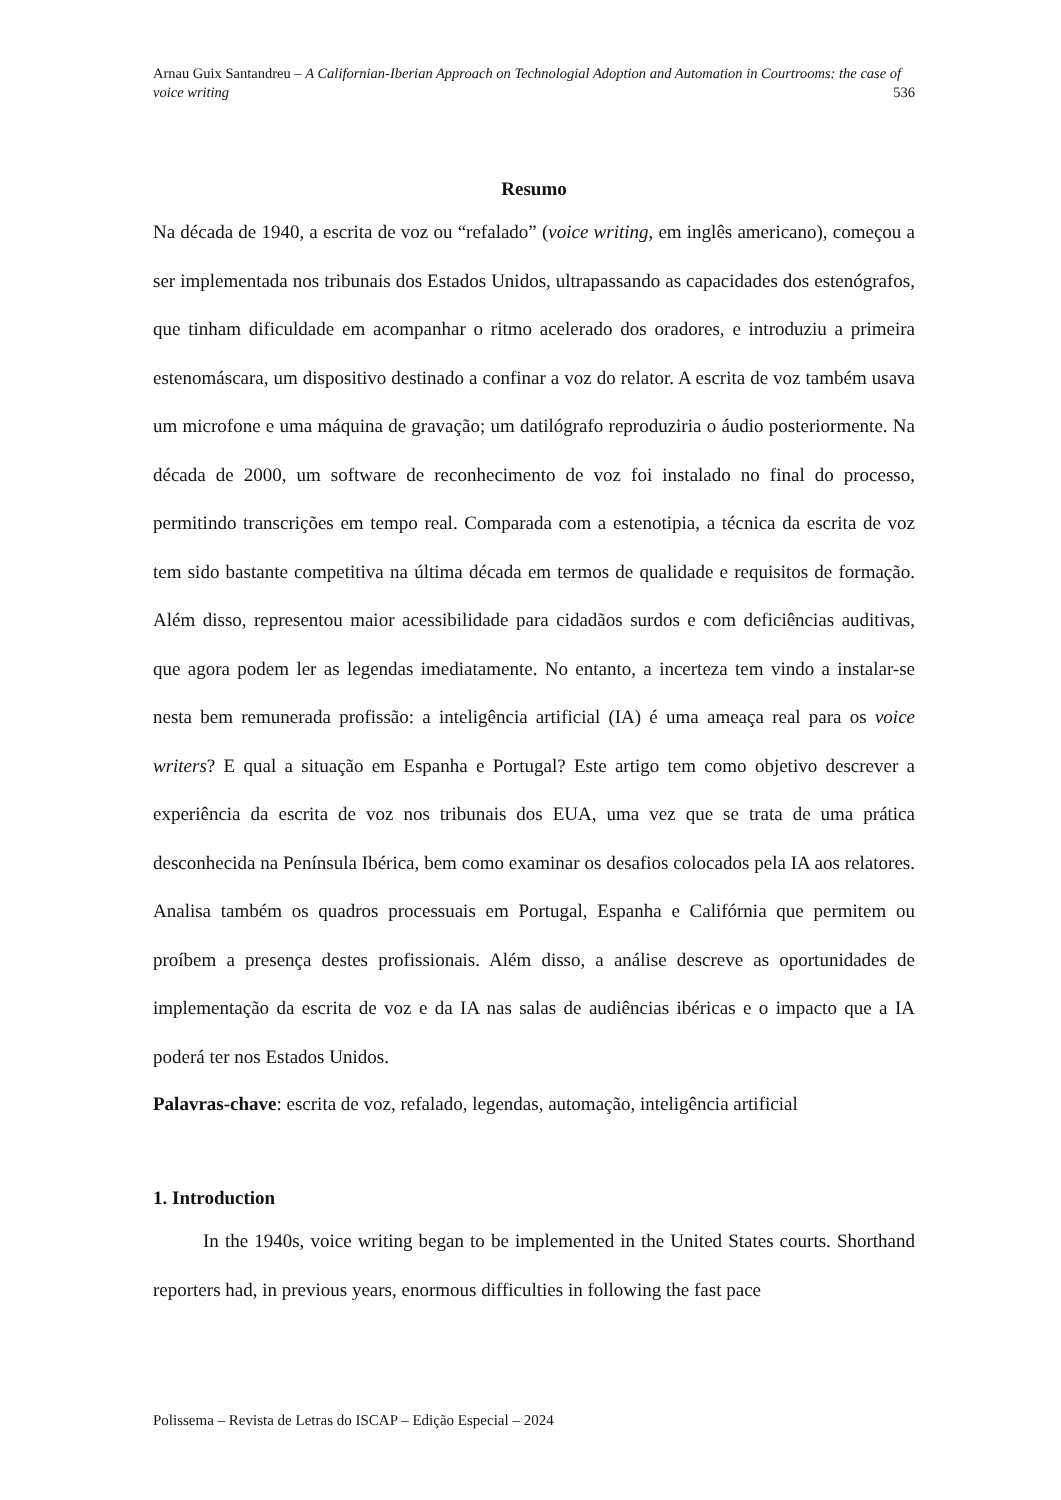Arnau Guix Santandreu – A Californian-Iberian Approach on Technologial Adoption and Automation in Courtrooms: the case of voice writing 536
Resumo
Na década de 1940, a escrita de voz ou “refalado” (voice writing, em inglês americano), começou a ser implementada nos tribunais dos Estados Unidos, ultrapassando as capacidades dos estenógrafos, que tinham dificuldade em acompanhar o ritmo acelerado dos oradores, e introduziu a primeira estenomáscara, um dispositivo destinado a confinar a voz do relator. A escrita de voz também usava um microfone e uma máquina de gravação; um datilógrafo reproduziria o áudio posteriormente. Na década de 2000, um software de reconhecimento de voz foi instalado no final do processo, permitindo transcrições em tempo real. Comparada com a estenotipia, a técnica da escrita de voz tem sido bastante competitiva na última década em termos de qualidade e requisitos de formação. Além disso, representou maior acessibilidade para cidadãos surdos e com deficiências auditivas, que agora podem ler as legendas imediatamente. No entanto, a incerteza tem vindo a instalar-se nesta bem remunerada profissão: a inteligência artificial (IA) é uma ameaça real para os voice writers? E qual a situação em Espanha e Portugal? Este artigo tem como objetivo descrever a experiência da escrita de voz nos tribunais dos EUA, uma vez que se trata de uma prática desconhecida na Península Ibérica, bem como examinar os desafios colocados pela IA aos relatores. Analisa também os quadros processuais em Portugal, Espanha e Califórnia que permitem ou proíbem a presença destes profissionais. Além disso, a análise descreve as oportunidades de implementação da escrita de voz e da IA nas salas de audiências ibéricas e o impacto que a IA poderá ter nos Estados Unidos.
Palavras-chave: escrita de voz, refalado, legendas, automação, inteligência artificial
1. Introduction
In the 1940s, voice writing began to be implemented in the United States courts. Shorthand reporters had, in previous years, enormous difficulties in following the fast pace
Polissema – Revista de Letras do ISCAP – Edição Especial – 2024